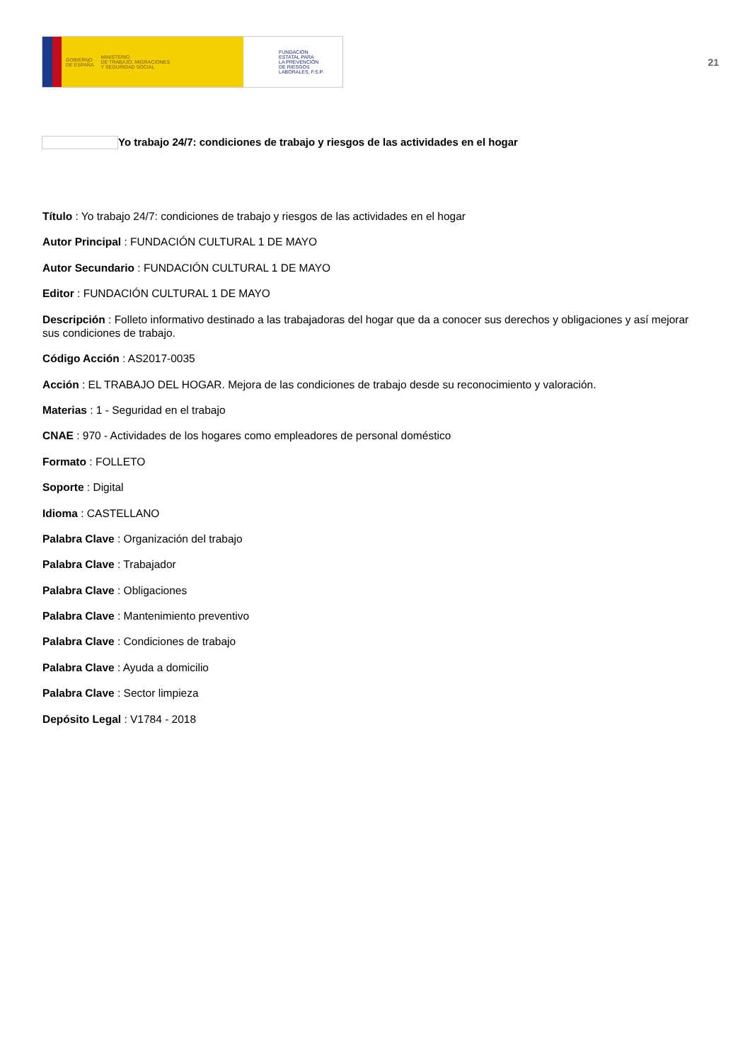GOBIERNO
DE ESPAÑA MINISTERIO
DE TRABAJO, MIGRACIONES
Y SEGURIDAD SOCIAL
FUNDACIÓN
ESTATAL PARA
LA PREVENCIÓN
DE RIESGOS
LABORALES, F.S.P.
21
Yo trabajo 24/7: condiciones de trabajo y riesgos de las actividades en el hogar
Título : Yo trabajo 24/7: condiciones de trabajo y riesgos de las actividades en el hogar
Autor Principal : FUNDACIÓN CULTURAL 1 DE MAYO
Autor Secundario : FUNDACIÓN CULTURAL 1 DE MAYO
Editor : FUNDACIÓN CULTURAL 1 DE MAYO
Descripción : Folleto informativo destinado a las trabajadoras del hogar que da a conocer sus derechos y obligaciones y así mejorar sus condiciones de trabajo.
Código Acción : AS2017-0035
Acción : EL TRABAJO DEL HOGAR. Mejora de las condiciones de trabajo desde su reconocimiento y valoración.
Materias : 1 - Seguridad en el trabajo
CNAE : 970 - Actividades de los hogares como empleadores de personal doméstico
Formato : FOLLETO
Soporte : Digital
Idioma : CASTELLANO
Palabra Clave : Organización del trabajo
Palabra Clave : Trabajador
Palabra Clave : Obligaciones
Palabra Clave : Mantenimiento preventivo
Palabra Clave : Condiciones de trabajo
Palabra Clave : Ayuda a domicilio
Palabra Clave : Sector limpieza
Depósito Legal : V1784 - 2018